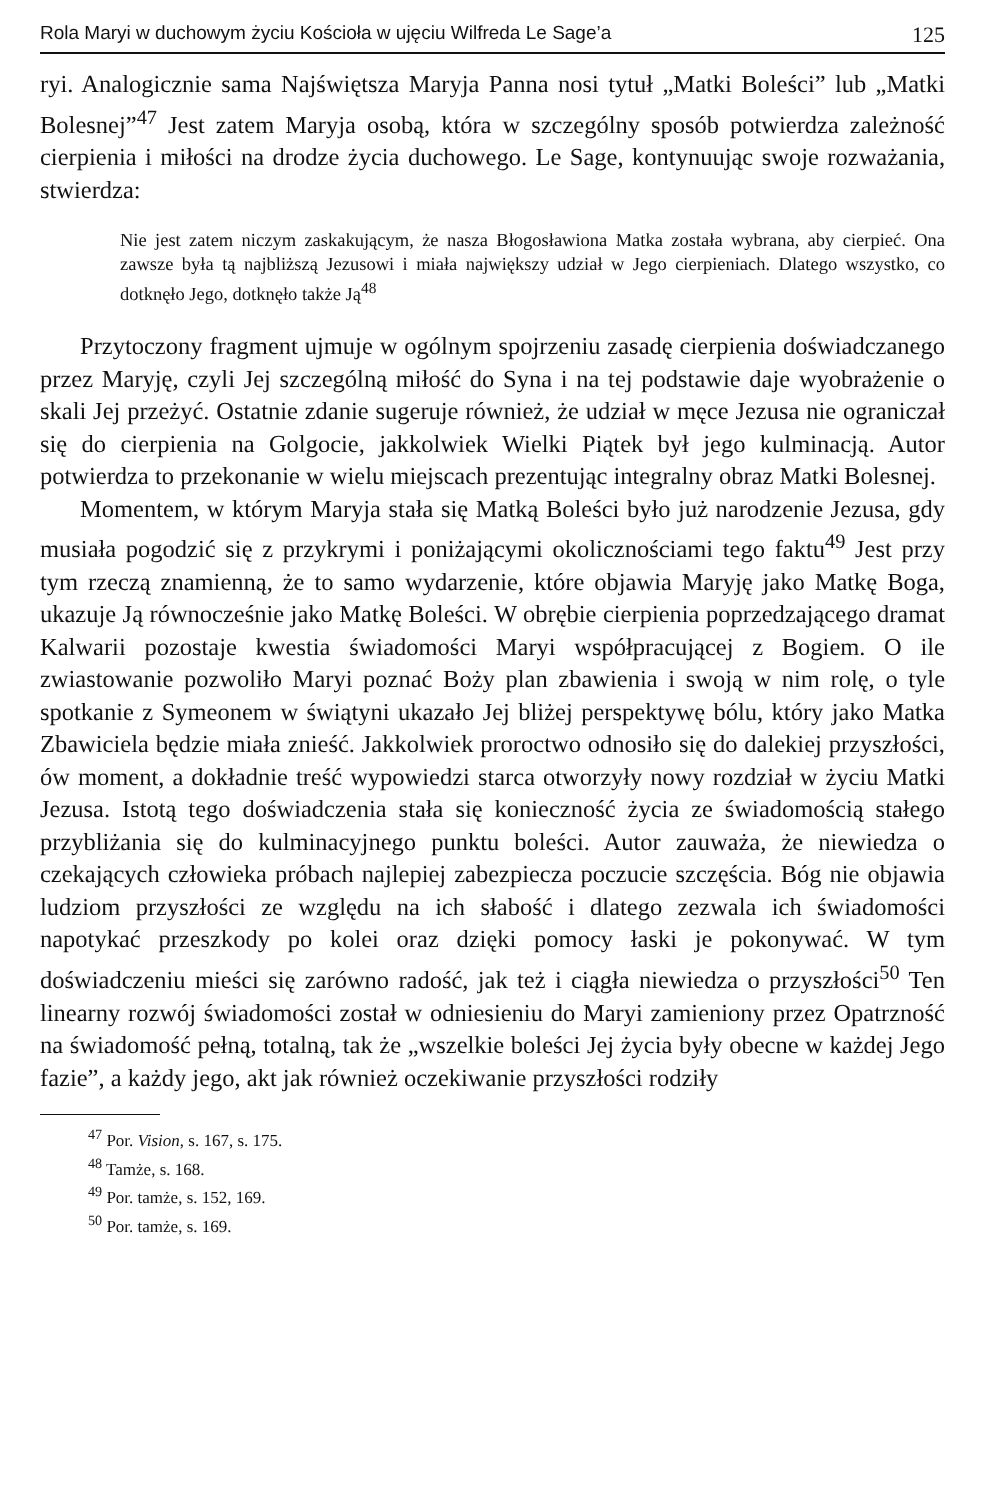Rola Maryi w duchowym życiu Kościoła w ujęciu Wilfreda Le Sage’a 125
ryi. Analogicznie sama Najświętsza Maryja Panna nosi tytuł „Matki Boleści” lub „Matki Bolesnej”<sup>47</sup> Jest zatem Maryja osobą, która w szczególny sposób potwierdza zależność cierpienia i miłości na drodze życia duchowego. Le Sage, kontynuując swoje rozważania, stwierdza:
Nie jest zatem niczym zaskakującym, że nasza Błogosławiona Matka została wybrana, aby cierpieć. Ona zawsze była tą najbliższą Jezusowi i miała największy udział w Jego cierpieniach. Dlatego wszystko, co dotknęło Jego, dotknęło także Ją<sup>48</sup>
Przytoczony fragment ujmuje w ogólnym spojrzeniu zasadę cierpienia doświadczanego przez Maryję, czyli Jej szczególną miłość do Syna i na tej podstawie daje wyobrażenie o skali Jej przeżyć. Ostatnie zdanie sugeruje również, że udział w męce Jezusa nie ograniczał się do cierpienia na Golgocie, jakkolwiek Wielki Piątek był jego kulminacją. Autor potwierdza to przekonanie w wielu miejscach prezentując integralny obraz Matki Bolesnej.
Momentem, w którym Maryja stała się Matką Boleści było już narodzenie Jezusa, gdy musiała pogodzić się z przykrymi i poniżającymi okolicznościami tego faktu<sup>49</sup> Jest przy tym rzeczą znamienną, że to samo wydarzenie, które objawia Maryję jako Matkę Boga, ukazuje Ją równocześnie jako Matkę Boleści. W obrębie cierpienia poprzedzającego dramat Kalwarii pozostaje kwestia świadomości Maryi współpracującej z Bogiem. O ile zwiastowanie pozwoliło Maryi poznać Boży plan zbawienia i swoją w nim rolę, o tyle spotkanie z Symeonem w świątyni ukazało Jej bliżej perspektywę bólu, który jako Matka Zbawiciela będzie miała znieść. Jakkolwiek proroctwo odnosiło się do dalekiej przyszłości, ów moment, a dokładnie treść wypowiedzi starca otworzyły nowy rozdział w życiu Matki Jezusa. Istotą tego doświadczenia stała się konieczność życia ze świadomością stałego przybliżania się do kulminacyjnego punktu boleści. Autor zauważa, że niewiedza o czekających człowieka próbach najlepiej zabezpiecza poczucie szczęścia. Bóg nie objawia ludziom przyszłości ze względu na ich słabość i dlatego zezwala ich świadomości napotykać przeszkody po kolei oraz dzięki pomocy łaski je pokonywać. W tym doświadczeniu mieści się zarówno radość, jak też i ciągła niewiedza o przyszłości<sup>50</sup> Ten linearny rozwój świadomości został w odniesieniu do Maryi zamieniony przez Opatrzność na świadomość pełną, totalną, tak że „wszelkie boleści Jej życia były obecne w każdej Jego fazie”, a każdy jego, akt jak również oczekiwanie przyszłości rodziły
<sup>47</sup> Por. Vision, s. 167, s. 175.
<sup>48</sup> Tamże, s. 168.
<sup>49</sup> Por. tamże, s. 152, 169.
<sup>50</sup> Por. tamże, s. 169.